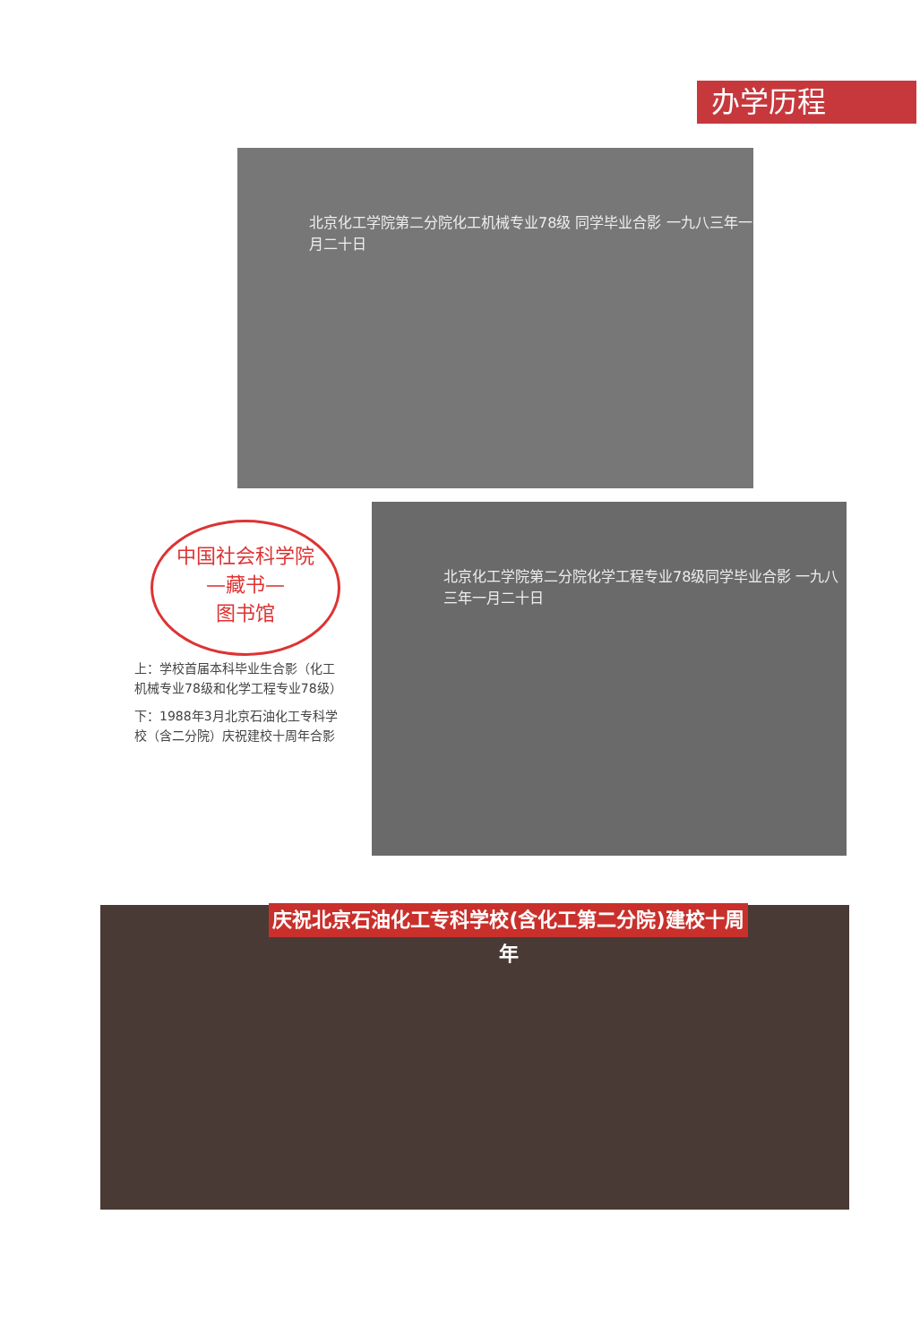办学历程
北京化工学院第二分院化工机械专业78级 同学毕业合影 一九八三年一月二十日
中国社会科学院
—藏书—
图书馆
上：学校首届本科毕业生合影（化工机械专业78级和化学工程专业78级）
下：1988年3月北京石油化工专科学校（含二分院）庆祝建校十周年合影
北京化工学院第二分院化学工程专业78级同学毕业合影 一九八三年一月二十日
庆祝北京石油化工专科学校(含化工第二分院)建校十周年